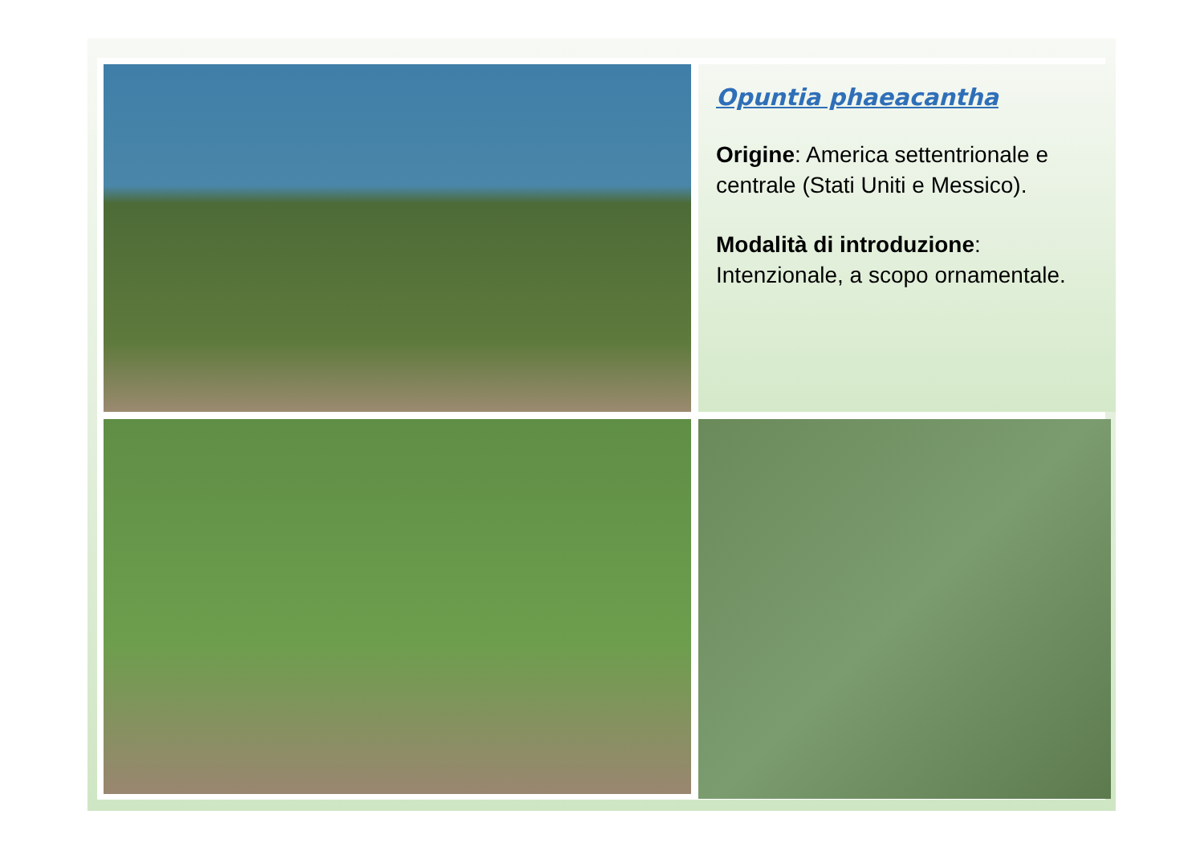Opuntia phaeacantha
Origine: America settentrionale e centrale (Stati Uniti e Messico).
Modalità di introduzione: Intenzionale, a scopo ornamentale.